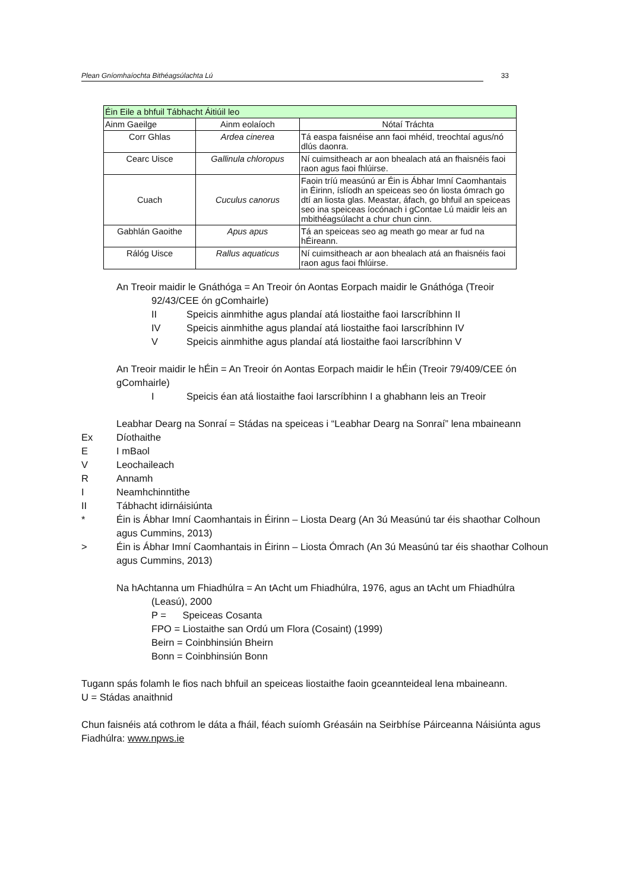Plean Gníomhaíochta Bithéagsúlachta Lú 33
| Éin Eile a bhfuil Tábhacht Áitiúil leo | | |
| --- | --- | --- |
| Ainm Gaeilge | Ainm eolaíoch | Nótaí Tráchta |
| Corr Ghlas | Ardea cinerea | Tá easpa faisnéise ann faoi mhéid, treochtaí agus/nó dlús daonra. |
| Cearc Uisce | Gallinula chloropus | Ní cuimsitheach ar aon bhealach atá an fhaisnéis faoi raon agus faoi fhlúirse. |
| Cuach | Cuculus canorus | Faoin tríú measúnú ar Éin is Ábhar Imní Caomhantais in Éirinn, íslíodh an speiceas seo ón liosta ómrach go dtí an liosta glas. Meastar, áfach, go bhfuil an speiceas seo ina speiceas íocónach i gContae Lú maidir leis an mbithéagsúlacht a chur chun cinn. |
| Gabhlán Gaoithe | Apus apus | Tá an speiceas seo ag meath go mear ar fud na hÉireann. |
| Rálóg Uisce | Rallus aquaticus | Ní cuimsitheach ar aon bhealach atá an fhaisnéis faoi raon agus faoi fhlúirse. |
An Treoir maidir le Gnáthóga = An Treoir ón Aontas Eorpach maidir le Gnáthóga (Treoir
92/43/CEE ón gComhairle)
II Speicis ainmhithe agus plandaí atá liostaithe faoi Iarscríbhinn II
IV Speicis ainmhithe agus plandaí atá liostaithe faoi Iarscríbhinn IV
V Speicis ainmhithe agus plandaí atá liostaithe faoi Iarscríbhinn V
An Treoir maidir le hÉin = An Treoir ón Aontas Eorpach maidir le hÉin (Treoir 79/409/CEE ón gComhairle)
I Speicis éan atá liostaithe faoi Iarscríbhinn I a ghabhann leis an Treoir
Leabhar Dearg na Sonraí = Stádas na speiceas i “Leabhar Dearg na Sonraí” lena mbaineann
Ex Díothaithe
E I mBaol
V Leochaileach
R Annamh
I Neamhchinntithe
II Tábhacht idirnáisiúnta
* Éin is Ábhar Imní Caomhantais in Éirinn – Liosta Dearg (An 3ú Measúnú tar éis shaothar Colhoun agus Cummins, 2013)
> Éin is Ábhar Imní Caomhantais in Éirinn – Liosta Ómrach (An 3ú Measúnú tar éis shaothar Colhoun agus Cummins, 2013)
Na hAchtanna um Fhiadhúlra = An tAcht um Fhiadhúlra, 1976, agus an tAcht um Fhiadhúlra
(Leasú), 2000
P = Speiceas Cosanta
FPO = Liostaithe san Ordú um Flora (Cosaint) (1999)
Beirn = Coinbhinsiún Bheirn
Bonn = Coinbhinsiún Bonn
Tugann spás folamh le fios nach bhfuil an speiceas liostaithe faoin gceannteideal lena mbaineann.
U = Stádas anaithnid
Chun faisnéis atá cothrom le dáta a fháil, féach suíomh Gréasáin na Seirbhíse Páirceanna Náisiúnta agus Fiadhúlra: www.npws.ie